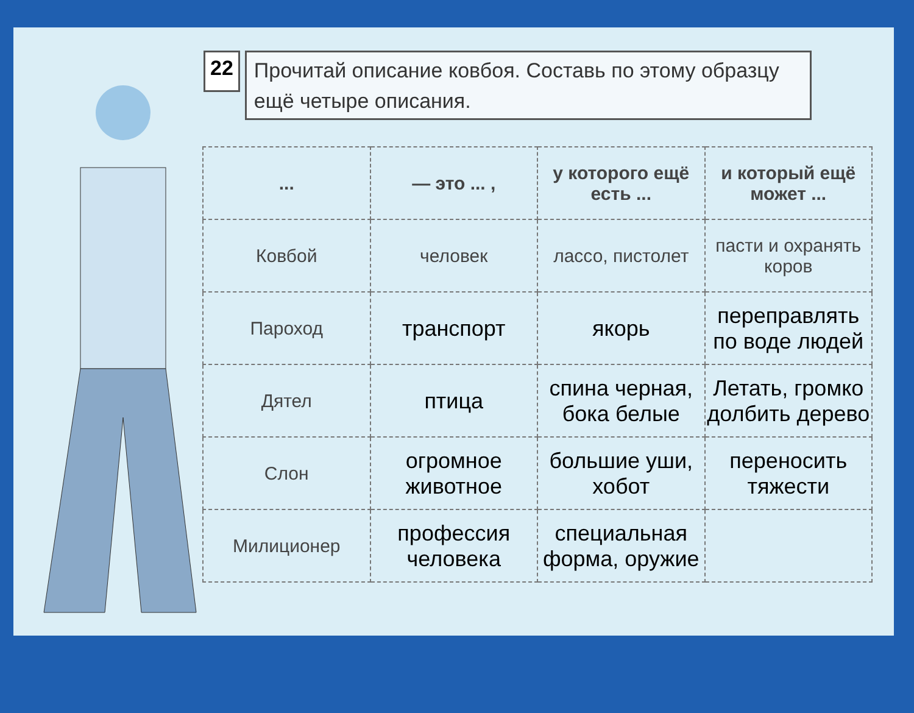22
Прочитай описание ковбоя. Составь по этому образцу ещё четыре описания.
| ... | — это ... , | у которого ещё есть ... | и который ещё может ... |
| --- | --- | --- | --- |
| Ковбой | человек | лассо, пистолет | пасти и охранять коров |
| Пароход | транспорт | якорь | переправлять по воде людей |
| Дятел | птица | спина черная, бока белые | Летать, громко долбить дерево |
| Слон | огромное животное | большие уши, хобот | переносить тяжести |
| Милиционер | профессия человека | специальная форма, оружие | |